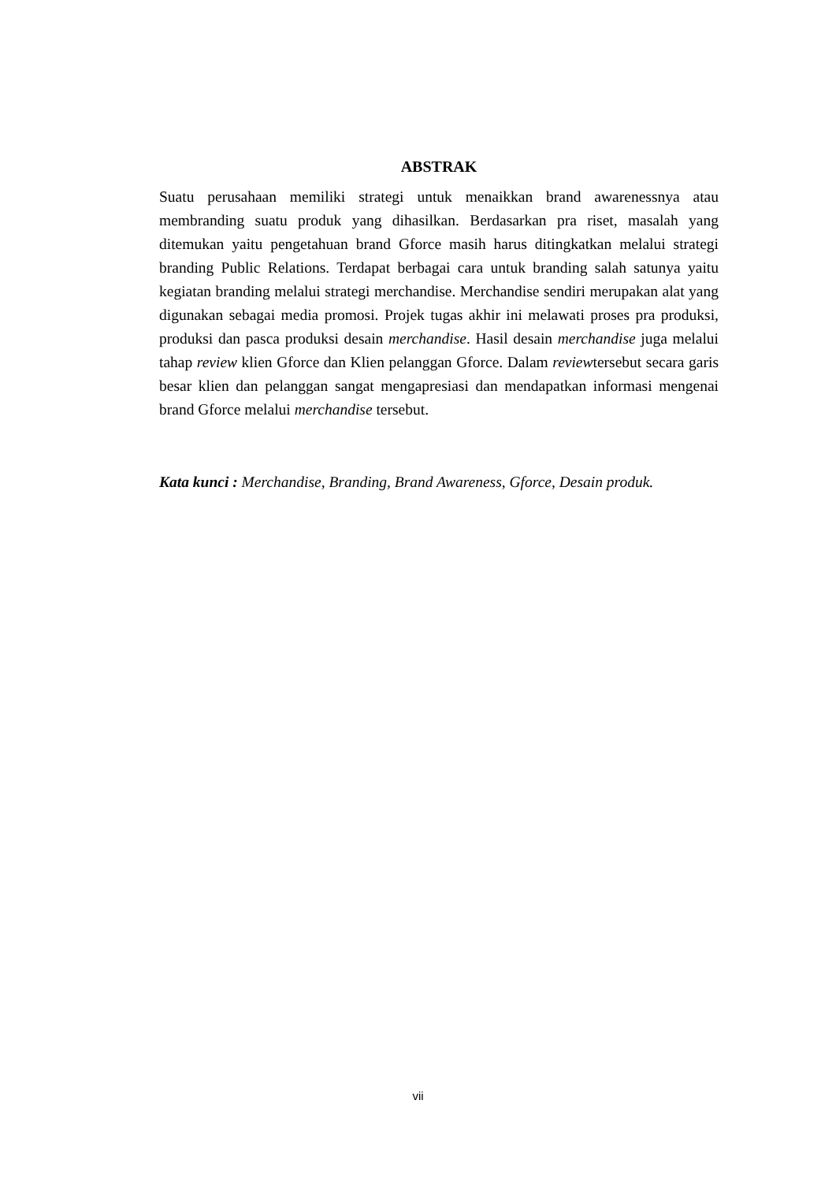ABSTRAK
Suatu perusahaan memiliki strategi untuk menaikkan brand awarenessnya atau membranding suatu produk yang dihasilkan. Berdasarkan pra riset, masalah yang ditemukan yaitu pengetahuan brand Gforce masih harus ditingkatkan melalui strategi branding Public Relations. Terdapat berbagai cara untuk branding salah satunya yaitu kegiatan branding melalui strategi merchandise. Merchandise sendiri merupakan alat yang digunakan sebagai media promosi. Projek tugas akhir ini melawati proses pra produksi, produksi dan pasca produksi desain merchandise. Hasil desain merchandise juga melalui tahap review klien Gforce dan Klien pelanggan Gforce. Dalam reviewtersebut secara garis besar klien dan pelanggan sangat mengapresiasi dan mendapatkan informasi mengenai brand Gforce melalui merchandise tersebut.
Kata kunci : Merchandise, Branding, Brand Awareness, Gforce, Desain produk.
vii